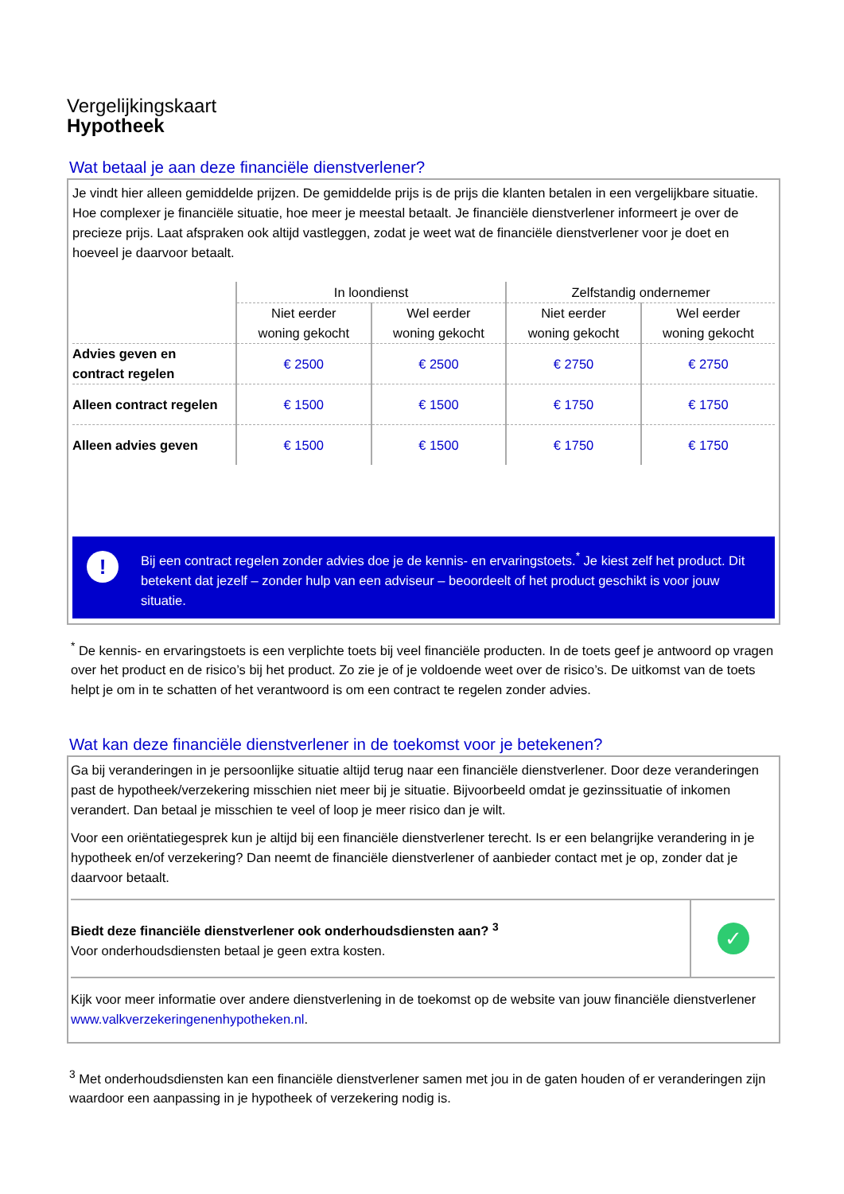Vergelijkingskaart
Hypotheek
Wat betaal je aan deze financiële dienstverlener?
Je vindt hier alleen gemiddelde prijzen. De gemiddelde prijs is de prijs die klanten betalen in een vergelijkbare situatie. Hoe complexer je financiële situatie, hoe meer je meestal betaalt. Je financiële dienstverlener informeert je over de precieze prijs. Laat afspraken ook altijd vastleggen, zodat je weet wat de financiële dienstverlener voor je doet en hoeveel je daarvoor betaalt.
| | In loondienst | | Zelfstandig ondernemer | |
| --- | --- | --- | --- | --- |
| | Niet eerder woning gekocht | Wel eerder woning gekocht | Niet eerder woning gekocht | Wel eerder woning gekocht |
| Advies geven en contract regelen | € 2500 | € 2500 | € 2750 | € 2750 |
| Alleen contract regelen | € 1500 | € 1500 | € 1750 | € 1750 |
| Alleen advies geven | € 1500 | € 1500 | € 1750 | € 1750 |
!
Bij een contract regelen zonder advies doe je de kennis- en ervaringstoets.<sup>*</sup> Je kiest zelf het product. Dit betekent dat jezelf – zonder hulp van een adviseur – beoordeelt of het product geschikt is voor jouw situatie.
<sup>*</sup> De kennis- en ervaringstoets is een verplichte toets bij veel financiële producten. In de toets geef je antwoord op vragen over het product en de risico’s bij het product. Zo zie je of je voldoende weet over de risico’s. De uitkomst van de toets helpt je om in te schatten of het verantwoord is om een contract te regelen zonder advies.
Wat kan deze financiële dienstverlener in de toekomst voor je betekenen?
Ga bij veranderingen in je persoonlijke situatie altijd terug naar een financiële dienstverlener. Door deze veranderingen past de hypotheek/verzekering misschien niet meer bij je situatie. Bijvoorbeeld omdat je gezinssituatie of inkomen verandert. Dan betaal je misschien te veel of loop je meer risico dan je wilt.
Voor een oriëntatiegesprek kun je altijd bij een financiële dienstverlener terecht. Is er een belangrijke verandering in je hypotheek en/of verzekering? Dan neemt de financiële dienstverlener of aanbieder contact met je op, zonder dat je daarvoor betaalt.
Biedt deze financiële dienstverlener ook onderhoudsdiensten aan? <sup>3</sup>
Voor onderhoudsdiensten betaal je geen extra kosten.
✓
Kijk voor meer informatie over andere dienstverlening in de toekomst op de website van jouw financiële dienstverlener www.valkverzekeringenenhypotheken.nl.
<sup>3</sup> Met onderhoudsdiensten kan een financiële dienstverlener samen met jou in de gaten houden of er veranderingen zijn waardoor een aanpassing in je hypotheek of verzekering nodig is.